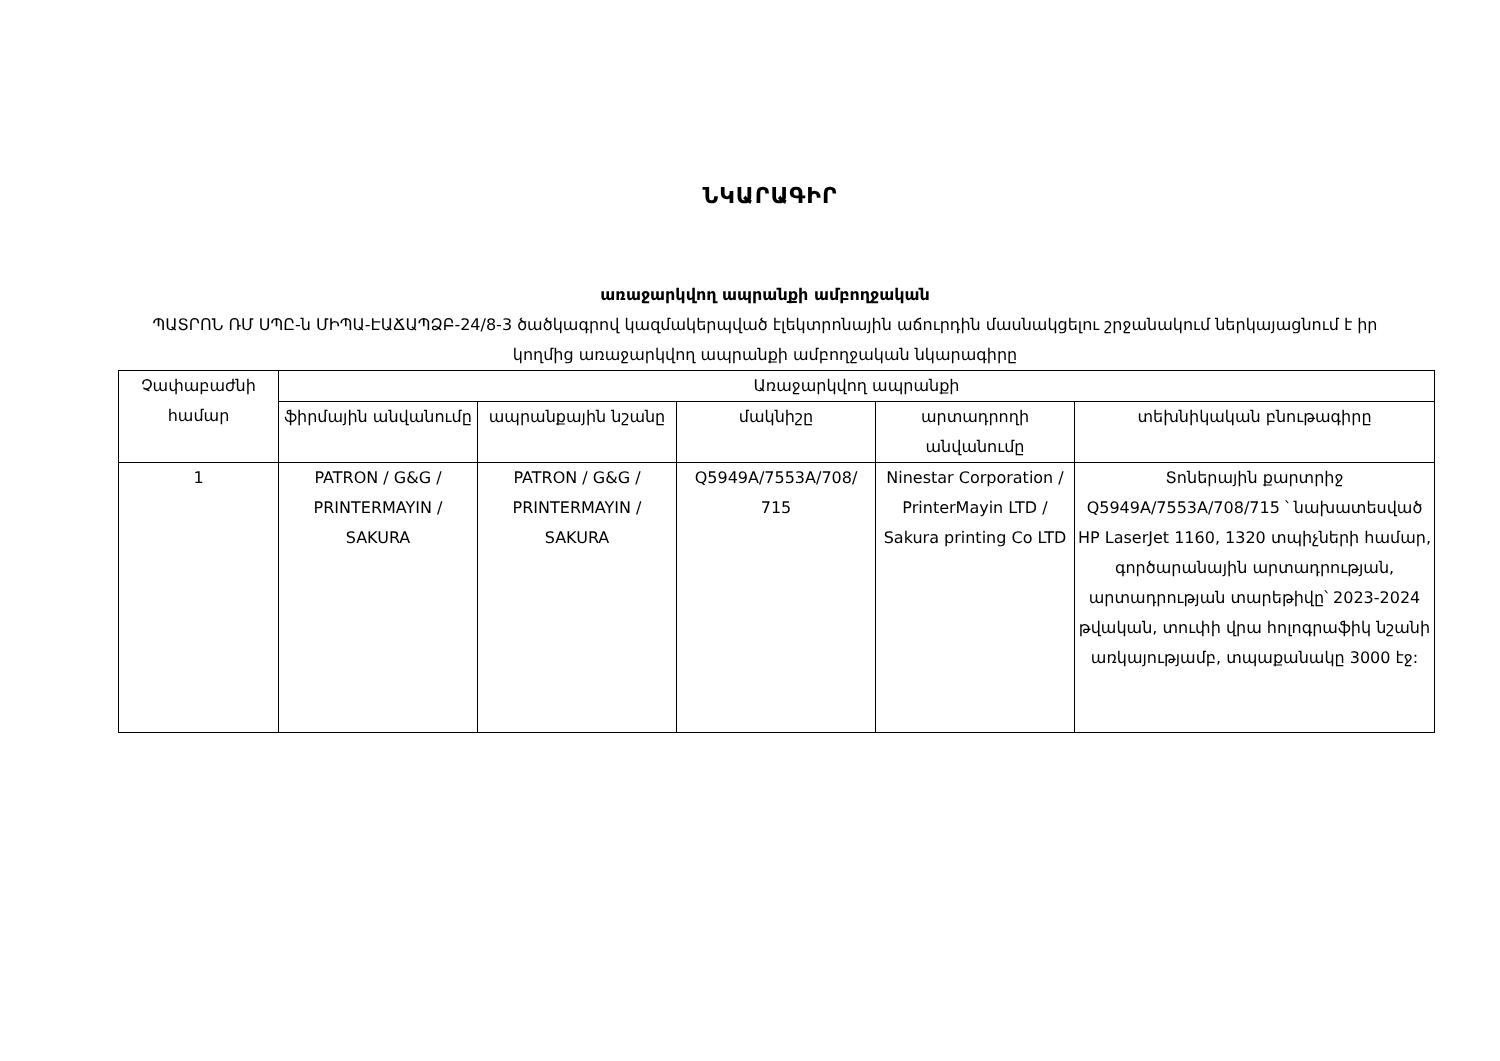ՆԿԱՐԱԳԻՐ
առաջարկվող ապրանքի ամբողջական
ՊԱՏՐՈՆ ՌՄ ՍՊԸ-ն ՄԻՊԱ-ԷԱՃԱՊՁԲ-24/8-3 ծածկագրով կազմակերպված էլեկտրոնային աճուրդին մասնակցելու շրջանակում ներկայացնում է իր կողմից առաջարկվող ապրանքի ամբողջական նկարագիրը
| Չափաբաժնի համար | Առաջարկվող ապրանքի | | | | |
| --- | --- | --- | --- | --- | --- |
| | ֆիրմային անվանումը | ապրանքային նշանը | մակնիշը | արտադրողի անվանումը | տեխնիկական բնութագիրը |
| 1 | PATRON / G&G / PRINTERMAYIN / SAKURA | PATRON / G&G / PRINTERMAYIN / SAKURA | Q5949A/7553A/708/ 715 | Ninestar Corporation / PrinterMayin LTD / Sakura printing Co LTD | Տոներային քարտրիջ Q5949A/7553A/708/715 ՝ նախատեսված HP LaserJet 1160, 1320 տպիչների համար, գործարանային արտադրության, արտադրության տարեթիվը՝ 2023-2024 թվական, տուփի վրա հոլոգրաֆիկ նշանի առկայությամբ, տպաքանակը 3000 էջ: |